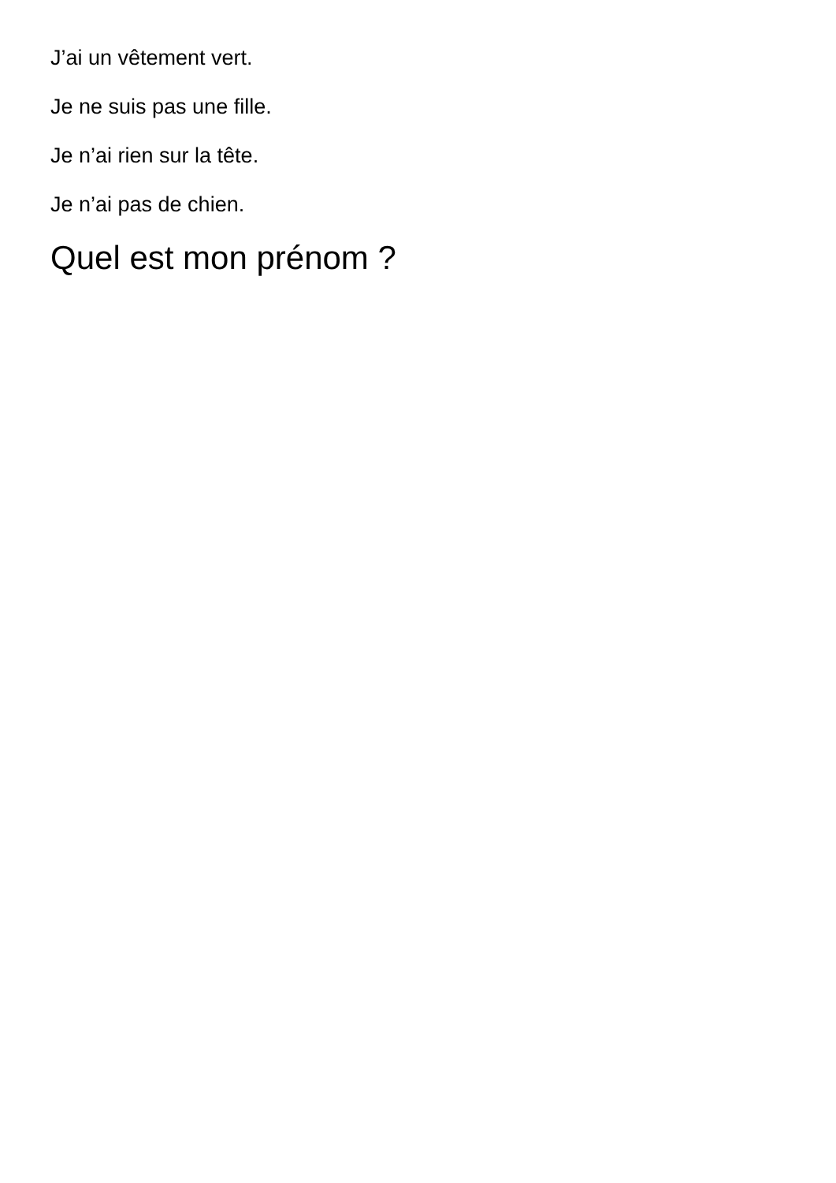J’ai un vêtement vert.
Je ne suis pas une fille.
Je n’ai rien sur la tête.
Je n’ai pas de chien.
Quel est mon prénom ?